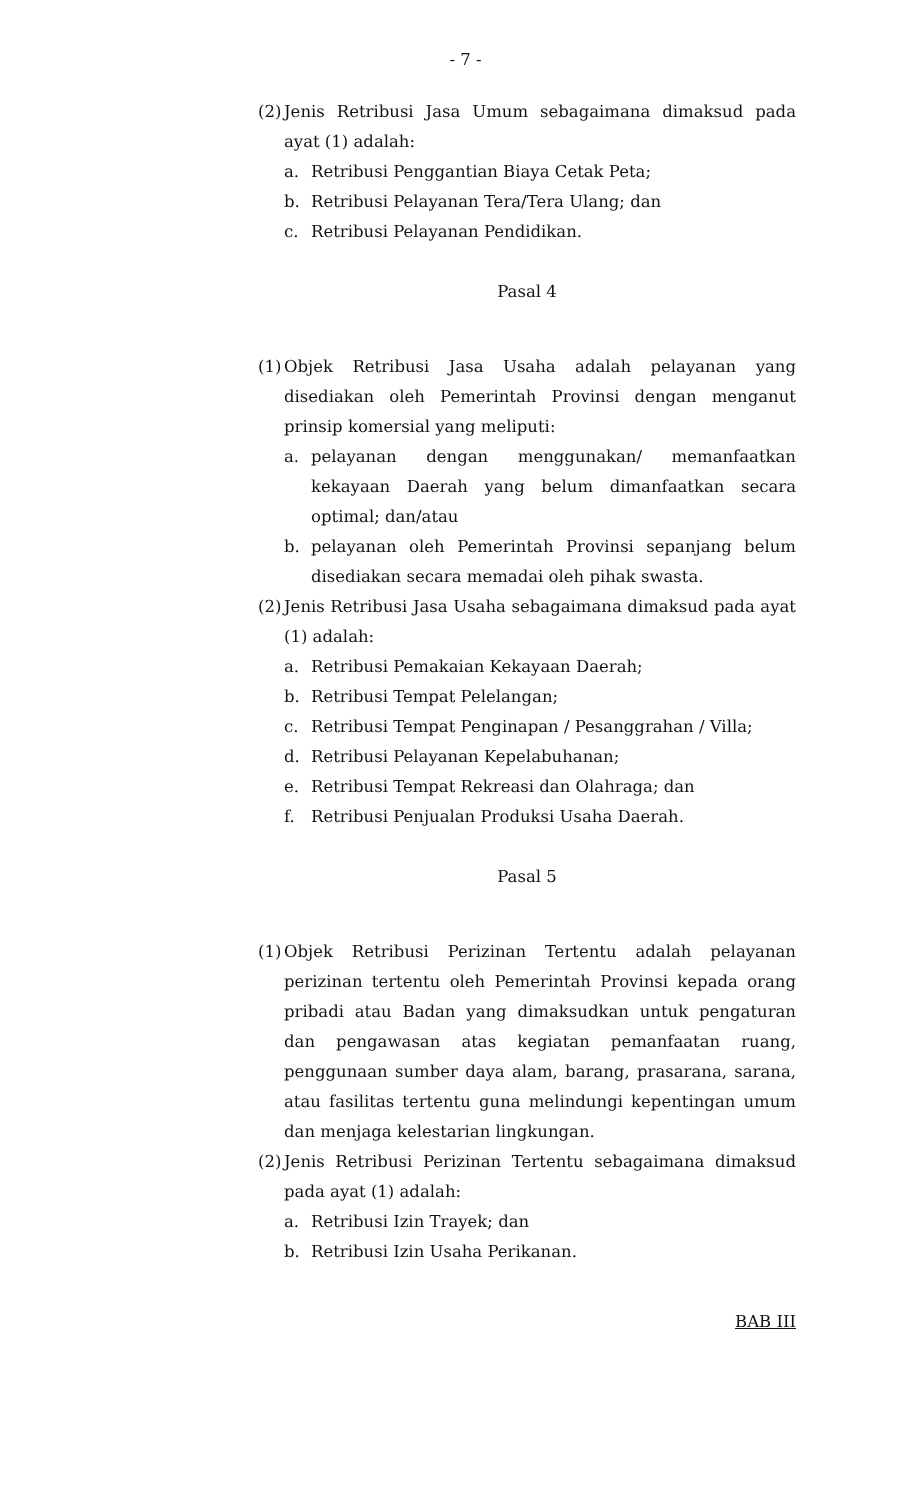- 7 -
(2)
Jenis Retribusi Jasa Umum sebagaimana dimaksud pada ayat (1) adalah:
a. Retribusi Penggantian Biaya Cetak Peta;
b. Retribusi Pelayanan Tera/Tera Ulang; dan
c. Retribusi Pelayanan Pendidikan.
Pasal 4
(1)
Objek Retribusi Jasa Usaha adalah pelayanan yang disediakan oleh Pemerintah Provinsi dengan menganut prinsip komersial yang meliputi:
a. pelayanan dengan menggunakan/ memanfaatkan kekayaan Daerah yang belum dimanfaatkan secara optimal; dan/atau
b. pelayanan oleh Pemerintah Provinsi sepanjang belum disediakan secara memadai oleh pihak swasta.
(2)
Jenis Retribusi Jasa Usaha sebagaimana dimaksud pada ayat (1) adalah:
a. Retribusi Pemakaian Kekayaan Daerah;
b. Retribusi Tempat Pelelangan;
c. Retribusi Tempat Penginapan / Pesanggrahan / Villa;
d. Retribusi Pelayanan Kepelabuhanan;
e. Retribusi Tempat Rekreasi dan Olahraga; dan
f. Retribusi Penjualan Produksi Usaha Daerah.
Pasal 5
(1)
Objek Retribusi Perizinan Tertentu adalah pelayanan perizinan tertentu oleh Pemerintah Provinsi kepada orang pribadi atau Badan yang dimaksudkan untuk pengaturan dan pengawasan atas kegiatan pemanfaatan ruang, penggunaan sumber daya alam, barang, prasarana, sarana, atau fasilitas tertentu guna melindungi kepentingan umum dan menjaga kelestarian lingkungan.
(2)
Jenis Retribusi Perizinan Tertentu sebagaimana dimaksud pada ayat (1) adalah:
a. Retribusi Izin Trayek; dan
b. Retribusi Izin Usaha Perikanan.
BAB III